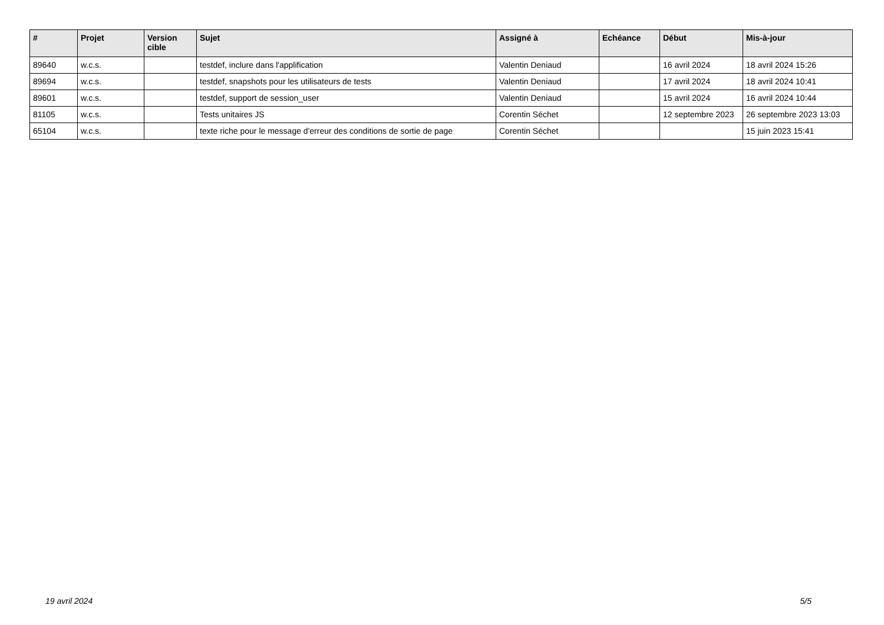| # | Projet | Version cible | Sujet | Assigné à | Echéance | Début | Mis-à-jour |
| --- | --- | --- | --- | --- | --- | --- | --- |
| 89640 | w.c.s. | | testdef, inclure dans l'applification | Valentin Deniaud | | 16 avril 2024 | 18 avril 2024 15:26 |
| 89694 | w.c.s. | | testdef, snapshots pour les utilisateurs de tests | Valentin Deniaud | | 17 avril 2024 | 18 avril 2024 10:41 |
| 89601 | w.c.s. | | testdef, support de session_user | Valentin Deniaud | | 15 avril 2024 | 16 avril 2024 10:44 |
| 81105 | w.c.s. | | Tests unitaires JS | Corentin Séchet | | 12 septembre 2023 | 26 septembre 2023 13:03 |
| 65104 | w.c.s. | | texte riche pour le message d'erreur des conditions de sortie de page | Corentin Séchet | | | 15 juin 2023 15:41 |
19 avril 2024 5/5